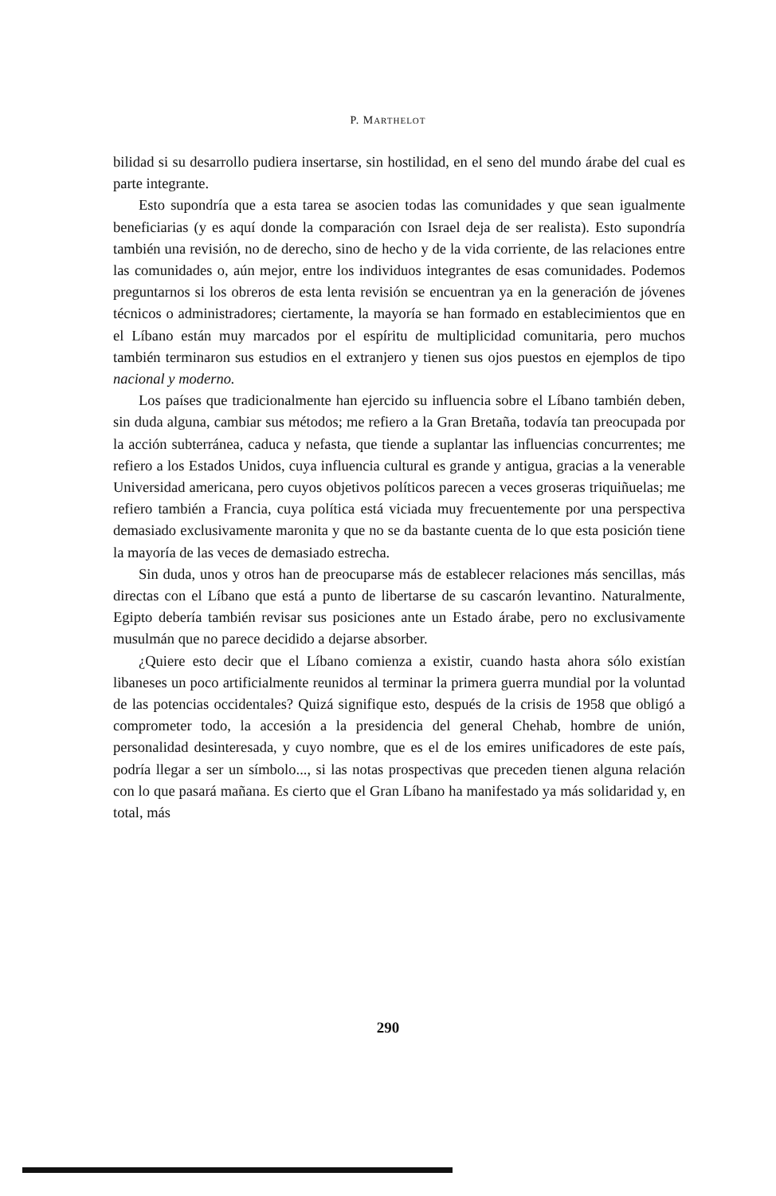P. MARTHELOT
bilidad si su desarrollo pudiera insertarse, sin hostilidad, en el seno del mundo árabe del cual es parte integrante.
Esto supondría que a esta tarea se asocien todas las comunidades y que sean igualmente beneficiarias (y es aquí donde la comparación con Israel deja de ser realista). Esto supondría también una revisión, no de derecho, sino de hecho y de la vida corriente, de las relaciones entre las comunidades o, aún mejor, entre los individuos integrantes de esas comunidades. Podemos preguntarnos si los obreros de esta lenta revisión se encuentran ya en la generación de jóvenes técnicos o administradores; ciertamente, la mayoría se han formado en establecimientos que en el Líbano están muy marcados por el espíritu de multiplicidad comunitaria, pero muchos también terminaron sus estudios en el extranjero y tienen sus ojos puestos en ejemplos de tipo nacional y moderno.
Los países que tradicionalmente han ejercido su influencia sobre el Líbano también deben, sin duda alguna, cambiar sus métodos; me refiero a la Gran Bretaña, todavía tan preocupada por la acción subterránea, caduca y nefasta, que tiende a suplantar las influencias concurrentes; me refiero a los Estados Unidos, cuya influencia cultural es grande y antigua, gracias a la venerable Universidad americana, pero cuyos objetivos políticos parecen a veces groseras triquiñuelas; me refiero también a Francia, cuya política está viciada muy frecuentemente por una perspectiva demasiado exclusivamente maronita y que no se da bastante cuenta de lo que esta posición tiene la mayoría de las veces de demasiado estrecha.
Sin duda, unos y otros han de preocuparse más de establecer relaciones más sencillas, más directas con el Líbano que está a punto de libertarse de su cascarón levantino. Naturalmente, Egipto debería también revisar sus posiciones ante un Estado árabe, pero no exclusivamente musulmán que no parece decidido a dejarse absorber.
¿Quiere esto decir que el Líbano comienza a existir, cuando hasta ahora sólo existían libaneses un poco artificialmente reunidos al terminar la primera guerra mundial por la voluntad de las potencias occidentales? Quizá signifique esto, después de la crisis de 1958 que obligó a comprometer todo, la accesión a la presidencia del general Chehab, hombre de unión, personalidad desinteresada, y cuyo nombre, que es el de los emires unificadores de este país, podría llegar a ser un símbolo..., si las notas prospectivas que preceden tienen alguna relación con lo que pasará mañana. Es cierto que el Gran Líbano ha manifestado ya más solidaridad y, en total, más
290